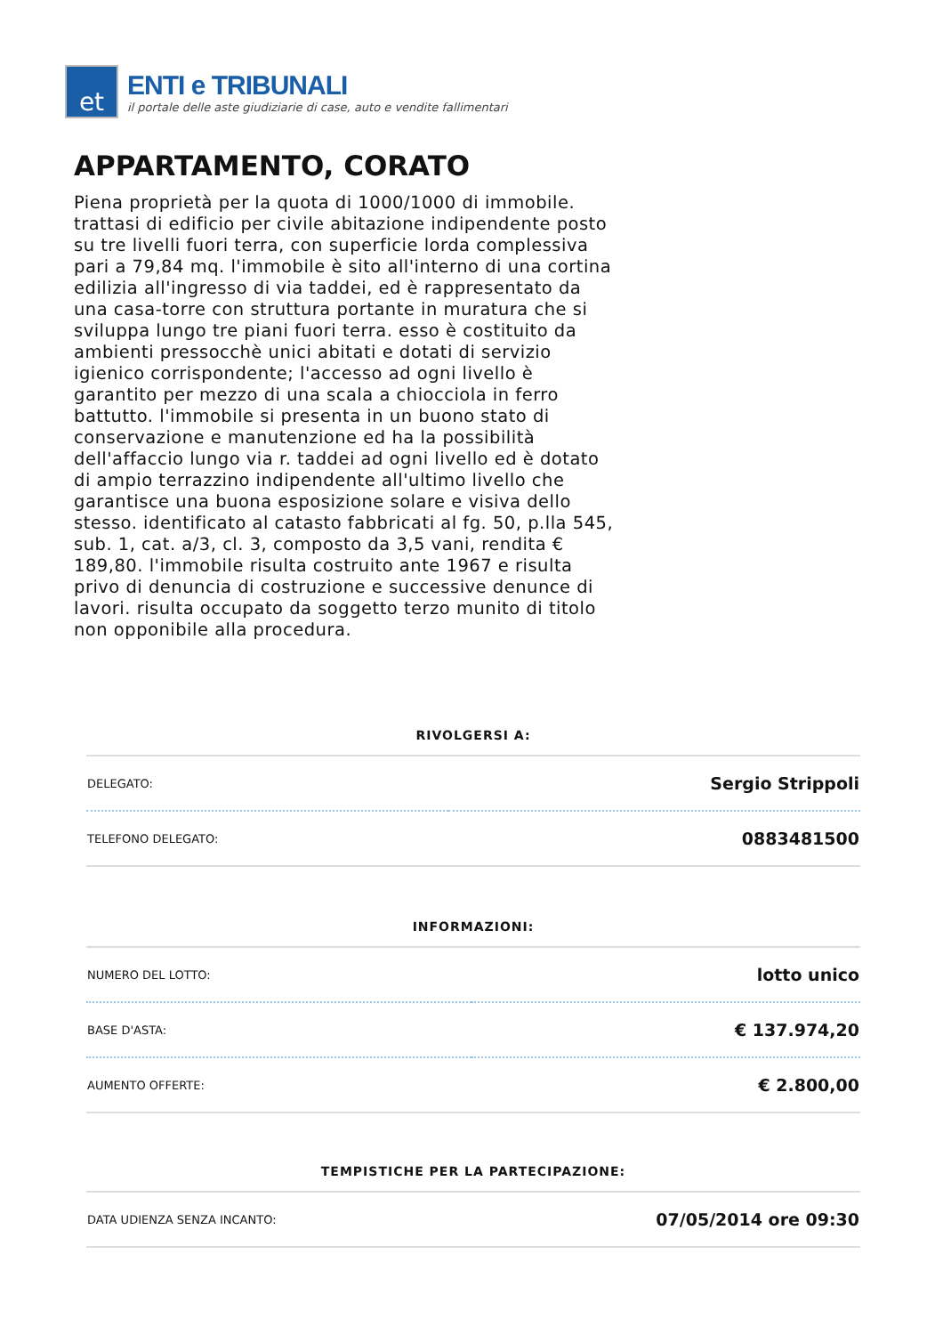et
ENTI e TRIBUNALI
il portale delle aste giudiziarie di case, auto e vendite fallimentari
APPARTAMENTO, CORATO
Piena proprietà per la quota di 1000/1000 di immobile. trattasi di edificio per civile abitazione indipendente posto su tre livelli fuori terra, con superficie lorda complessiva pari a 79,84 mq. l'immobile è sito all'interno di una cortina edilizia all'ingresso di via taddei, ed è rappresentato da una casa-torre con struttura portante in muratura che si sviluppa lungo tre piani fuori terra. esso è costituito da ambienti pressocchè unici abitati e dotati di servizio igienico corrispondente; l'accesso ad ogni livello è garantito per mezzo di una scala a chiocciola in ferro battutto. l'immobile si presenta in un buono stato di conservazione e manutenzione ed ha la possibilità dell'affaccio lungo via r. taddei ad ogni livello ed è dotato di ampio terrazzino indipendente all'ultimo livello che garantisce una buona esposizione solare e visiva dello stesso. identificato al catasto fabbricati al fg. 50, p.lla 545, sub. 1, cat. a/3, cl. 3, composto da 3,5 vani, rendita € 189,80. l'immobile risulta costruito ante 1967 e risulta privo di denuncia di costruzione e successive denunce di lavori. risulta occupato da soggetto terzo munito di titolo non opponibile alla procedura.
RIVOLGERSI A:
| DELEGATO: | Sergio Strippoli |
| TELEFONO DELEGATO: | 0883481500 |
INFORMAZIONI:
| NUMERO DEL LOTTO: | lotto unico |
| BASE D'ASTA: | € 137.974,20 |
| AUMENTO OFFERTE: | € 2.800,00 |
TEMPISTICHE PER LA PARTECIPAZIONE:
| DATA UDIENZA SENZA INCANTO: | 07/05/2014 ore 09:30 |